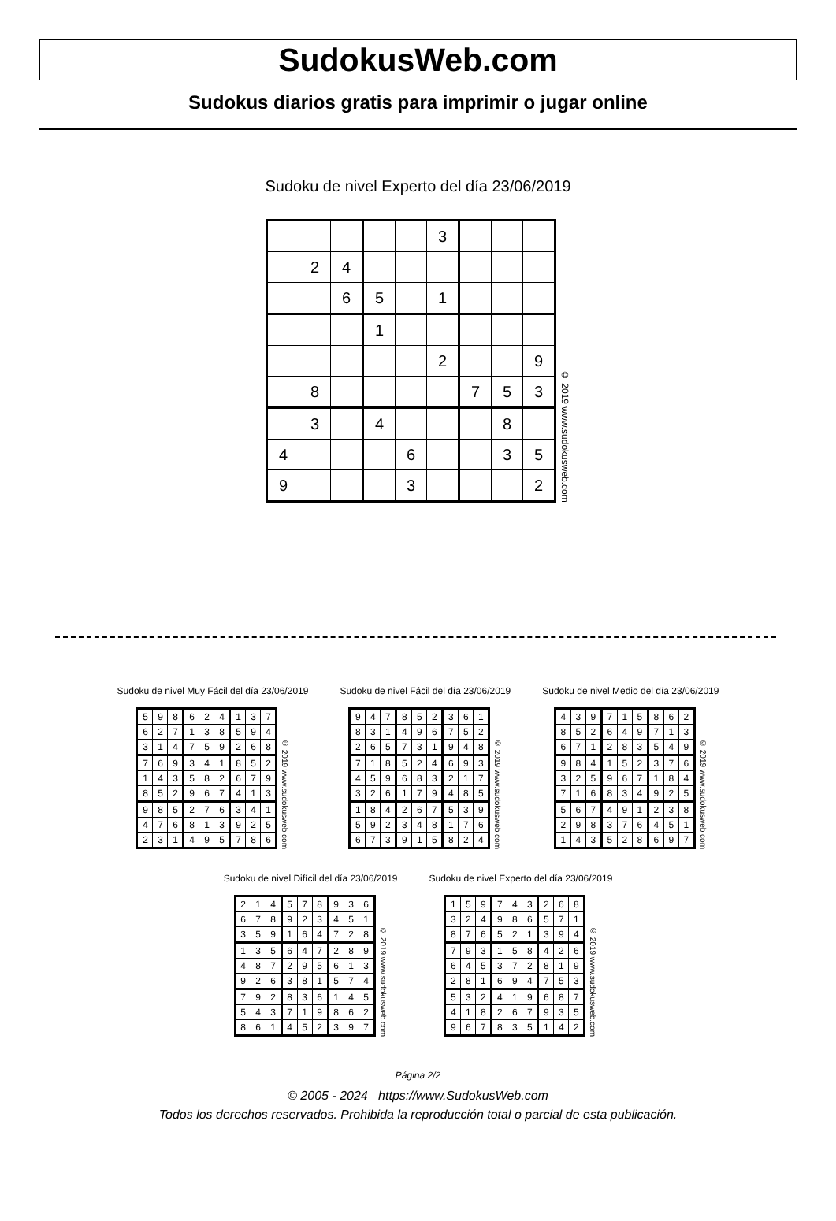SudokusWeb.com
Sudokus diarios gratis para imprimir o jugar online
Sudoku de nivel Experto del día 23/06/2019
| | | | | | 3 | | | |
| | 2 | 4 | | | | | | |
| | | 6 | 5 | | 1 | | | |
| | | | 1 | | | | | |
| | | | | | 2 | | | 9 |
| | 8 | | | | | 7 | 5 | 3 |
| | 3 | | 4 | | | | 8 | |
| 4 | | | | 6 | | | 3 | 5 |
| 9 | | | | 3 | | | | 2 |
© 2019 www.sudokusweb.com
Sudoku de nivel Muy Fácil del día 23/06/2019
| 5 | 9 | 8 | 6 | 2 | 4 | 1 | 3 | 7 |
| 6 | 2 | 7 | 1 | 3 | 8 | 5 | 9 | 4 |
| 3 | 1 | 4 | 7 | 5 | 9 | 2 | 6 | 8 |
| 7 | 6 | 9 | 3 | 4 | 1 | 8 | 5 | 2 |
| 1 | 4 | 3 | 5 | 8 | 2 | 6 | 7 | 9 |
| 8 | 5 | 2 | 9 | 6 | 7 | 4 | 1 | 3 |
| 9 | 8 | 5 | 2 | 7 | 6 | 3 | 4 | 1 |
| 4 | 7 | 6 | 8 | 1 | 3 | 9 | 2 | 5 |
| 2 | 3 | 1 | 4 | 9 | 5 | 7 | 8 | 6 |
© 2019 www.sudokusweb.com
Sudoku de nivel Fácil del día 23/06/2019
| 9 | 4 | 7 | 8 | 5 | 2 | 3 | 6 | 1 |
| 8 | 3 | 1 | 4 | 9 | 6 | 7 | 5 | 2 |
| 2 | 6 | 5 | 7 | 3 | 1 | 9 | 4 | 8 |
| 7 | 1 | 8 | 5 | 2 | 4 | 6 | 9 | 3 |
| 4 | 5 | 9 | 6 | 8 | 3 | 2 | 1 | 7 |
| 3 | 2 | 6 | 1 | 7 | 9 | 4 | 8 | 5 |
| 1 | 8 | 4 | 2 | 6 | 7 | 5 | 3 | 9 |
| 5 | 9 | 2 | 3 | 4 | 8 | 1 | 7 | 6 |
| 6 | 7 | 3 | 9 | 1 | 5 | 8 | 2 | 4 |
© 2019 www.sudokusweb.com
Sudoku de nivel Medio del día 23/06/2019
| 4 | 3 | 9 | 7 | 1 | 5 | 8 | 6 | 2 |
| 8 | 5 | 2 | 6 | 4 | 9 | 7 | 1 | 3 |
| 6 | 7 | 1 | 2 | 8 | 3 | 5 | 4 | 9 |
| 9 | 8 | 4 | 1 | 5 | 2 | 3 | 7 | 6 |
| 3 | 2 | 5 | 9 | 6 | 7 | 1 | 8 | 4 |
| 7 | 1 | 6 | 8 | 3 | 4 | 9 | 2 | 5 |
| 5 | 6 | 7 | 4 | 9 | 1 | 2 | 3 | 8 |
| 2 | 9 | 8 | 3 | 7 | 6 | 4 | 5 | 1 |
| 1 | 4 | 3 | 5 | 2 | 8 | 6 | 9 | 7 |
© 2019 www.sudokusweb.com
Sudoku de nivel Difícil del día 23/06/2019
| 2 | 1 | 4 | 5 | 7 | 8 | 9 | 3 | 6 |
| 6 | 7 | 8 | 9 | 2 | 3 | 4 | 5 | 1 |
| 3 | 5 | 9 | 1 | 6 | 4 | 7 | 2 | 8 |
| 1 | 3 | 5 | 6 | 4 | 7 | 2 | 8 | 9 |
| 4 | 8 | 7 | 2 | 9 | 5 | 6 | 1 | 3 |
| 9 | 2 | 6 | 3 | 8 | 1 | 5 | 7 | 4 |
| 7 | 9 | 2 | 8 | 3 | 6 | 1 | 4 | 5 |
| 5 | 4 | 3 | 7 | 1 | 9 | 8 | 6 | 2 |
| 8 | 6 | 1 | 4 | 5 | 2 | 3 | 9 | 7 |
© 2019 www.sudokusweb.com
Sudoku de nivel Experto del día 23/06/2019
| 1 | 5 | 9 | 7 | 4 | 3 | 2 | 6 | 8 |
| 3 | 2 | 4 | 9 | 8 | 6 | 5 | 7 | 1 |
| 8 | 7 | 6 | 5 | 2 | 1 | 3 | 9 | 4 |
| 7 | 9 | 3 | 1 | 5 | 8 | 4 | 2 | 6 |
| 6 | 4 | 5 | 3 | 7 | 2 | 8 | 1 | 9 |
| 2 | 8 | 1 | 6 | 9 | 4 | 7 | 5 | 3 |
| 5 | 3 | 2 | 4 | 1 | 9 | 6 | 8 | 7 |
| 4 | 1 | 8 | 2 | 6 | 7 | 9 | 3 | 5 |
| 9 | 6 | 7 | 8 | 3 | 5 | 1 | 4 | 2 |
© 2019 www.sudokusweb.com
Página 2/2
© 2005 - 2024 https://www.SudokusWeb.com
Todos los derechos reservados. Prohibida la reproducción total o parcial de esta publicación.